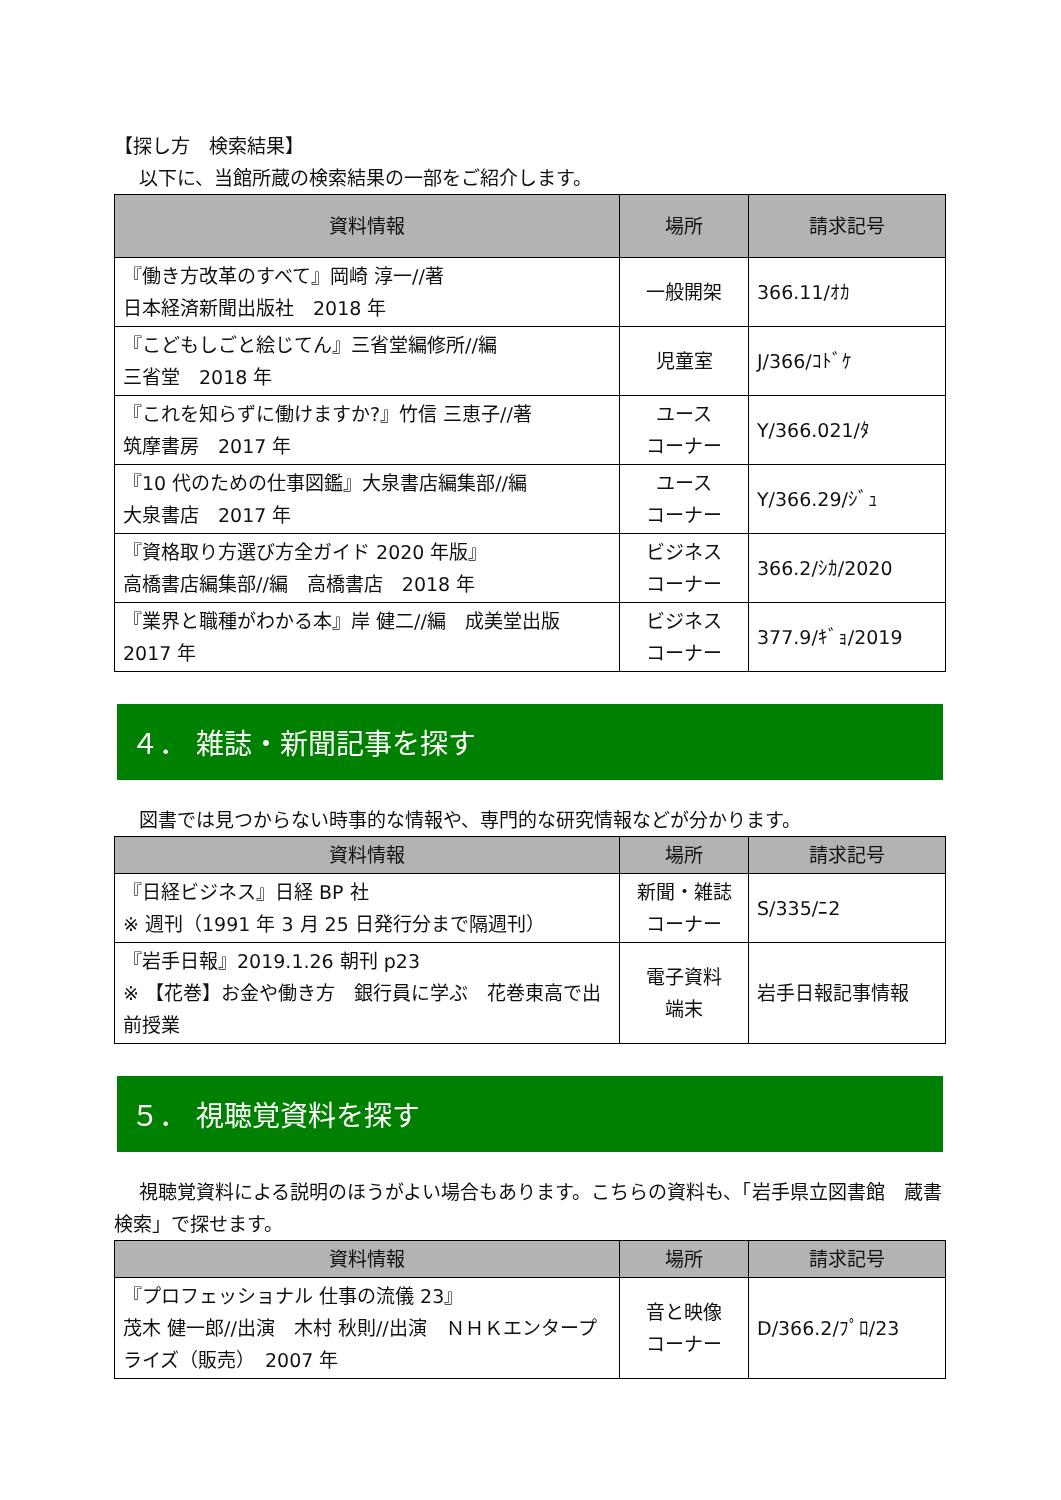【探し方　検索結果】
　 以下に、当館所蔵の検索結果の一部をご紹介します。
| 資料情報 | 場所 | 請求記号 |
| --- | --- | --- |
| 『働き方改革のすべて』岡崎 淳一//著 日本経済新聞出版社 2018 年 | 一般開架 | 366.11/ｵｶ |
| 『こどもしごと絵じてん』三省堂編修所//編 三省堂 2018 年 | 児童室 | J/366/ｺﾄﾞｹ |
| 『これを知らずに働けますか?』竹信 三恵子//著 筑摩書房 2017 年 | ユース コーナー | Y/366.021/ﾀ |
| 『10 代のための仕事図鑑』大泉書店編集部//編 大泉書店 2017 年 | ユース コーナー | Y/366.29/ｼﾞｭ |
| 『資格取り方選び方全ガイド 2020 年版』 高橋書店編集部//編 高橋書店 2018 年 | ビジネス コーナー | 366.2/ｼｶ/2020 |
| 『業界と職種がわかる本』岸 健二//編 成美堂出版 2017 年 | ビジネス コーナー | 377.9/ｷﾞｮ/2019 |
４． 雑誌・新聞記事を探す
　 図書では見つからない時事的な情報や、専門的な研究情報などが分かります。
| 資料情報 | 場所 | 請求記号 |
| --- | --- | --- |
| 『日経ビジネス』日経 BP 社 ※ 週刊（1991 年 3 月 25 日発行分まで隔週刊） | 新聞・雑誌 コーナー | S/335/ﾆ2 |
| 『岩手日報』2019.1.26 朝刊 p23 ※ 【花巻】お金や働き方 銀行員に学ぶ 花巻東高で出前授業 | 電子資料 端末 | 岩手日報記事情報 |
５． 視聴覚資料を探す
　 視聴覚資料による説明のほうがよい場合もあります。こちらの資料も、「岩手県立図書館　蔵書検索」で探せます。
| 資料情報 | 場所 | 請求記号 |
| --- | --- | --- |
| 『プロフェッショナル 仕事の流儀 23』 茂木 健一郎//出演 木村 秋則//出演 ＮＨＫエンタープライズ（販売） 2007 年 | 音と映像 コーナー | D/366.2/ﾌﾟﾛ/23 |